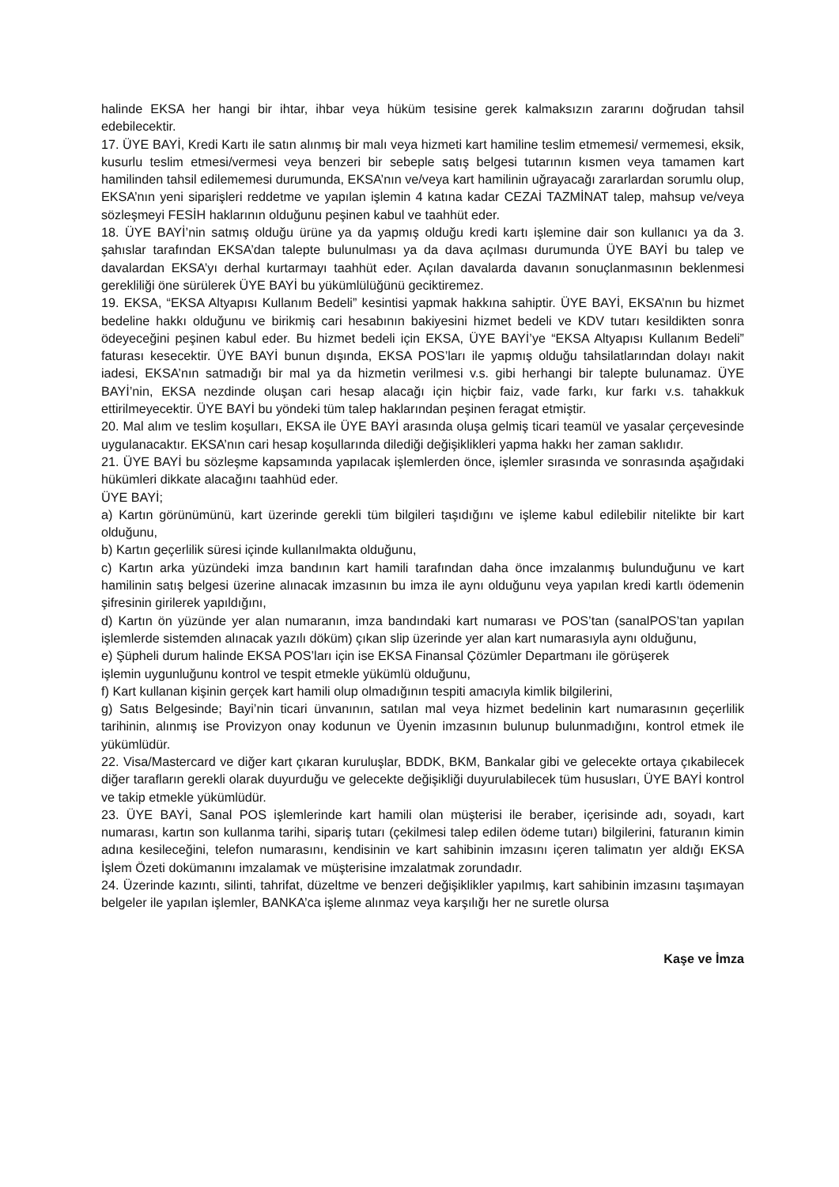halinde EKSA her hangi bir ihtar, ihbar veya hüküm tesisine gerek kalmaksızın zararını doğrudan tahsil edebilecektir.
17. ÜYE BAYİ, Kredi Kartı ile satın alınmış bir malı veya hizmeti kart hamiline teslim etmemesi/ vermemesi, eksik, kusurlu teslim etmesi/vermesi veya benzeri bir sebeple satış belgesi tutarının kısmen veya tamamen kart hamilinden tahsil edilememesi durumunda, EKSA’nın ve/veya kart hamilinin uğrayacağı zararlardan sorumlu olup, EKSA’nın yeni siparişleri reddetme ve yapılan işlemin 4 katına kadar CEZAİ TAZMİNAT talep, mahsup ve/veya sözleşmeyi FESİH haklarının olduğunu peşinen kabul ve taahhüt eder.
18. ÜYE BAYİ’nin satmış olduğu ürüne ya da yapmış olduğu kredi kartı işlemine dair son kullanıcı ya da 3. şahıslar tarafından EKSA’dan talepte bulunulması ya da dava açılması durumunda ÜYE BAYİ bu talep ve davalardan EKSA’yı derhal kurtarmayı taahhüt eder. Açılan davalarda davanın sonuçlanmasının beklenmesi gerekliliği öne sürülerek ÜYE BAYİ bu yükümlülüğünü geciktiremez.
19. EKSA, “EKSA Altyapısı Kullanım Bedeli” kesintisi yapmak hakkına sahiptir. ÜYE BAYİ, EKSA’nın bu hizmet bedeline hakkı olduğunu ve birikmiş cari hesabının bakiyesini hizmet bedeli ve KDV tutarı kesildikten sonra ödeyeceğini peşinen kabul eder. Bu hizmet bedeli için EKSA, ÜYE BAYİ’ye “EKSA Altyapısı Kullanım Bedeli” faturası kesecektir. ÜYE BAYİ bunun dışında, EKSA POS’ları ile yapmış olduğu tahsilatlarından dolayı nakit iadesi, EKSA’nın satmadığı bir mal ya da hizmetin verilmesi v.s. gibi herhangi bir talepte bulunamaz. ÜYE BAYİ’nin, EKSA nezdinde oluşan cari hesap alacağı için hiçbir faiz, vade farkı, kur farkı v.s. tahakkuk ettirilmeyecektir. ÜYE BAYİ bu yöndeki tüm talep haklarından peşinen feragat etmiştir.
20. Mal alım ve teslim koşulları, EKSA ile ÜYE BAYİ arasında oluşa gelmiş ticari teamül ve yasalar çerçevesinde uygulanacaktır. EKSA’nın cari hesap koşullarında dilediği değişiklikleri yapma hakkı her zaman saklıdır.
21. ÜYE BAYİ bu sözleşme kapsamında yapılacak işlemlerden önce, işlemler sırasında ve sonrasında aşağıdaki hükümleri dikkate alacağını taahhüd eder.
ÜYE BAYİ;
a) Kartın görünümünü, kart üzerinde gerekli tüm bilgileri taşıdığını ve işleme kabul edilebilir nitelikte bir kart olduğunu,
b) Kartın geçerlilik süresi içinde kullanılmakta olduğunu,
c) Kartın arka yüzündeki imza bandının kart hamili tarafından daha önce imzalanmış bulunduğunu ve kart hamilinin satış belgesi üzerine alınacak imzasının bu imza ile aynı olduğunu veya yapılan kredi kartlı ödemenin şifresinin girilerek yapıldığını,
d) Kartın ön yüzünde yer alan numaranın, imza bandındaki kart numarası ve POS’tan (sanalPOS’tan yapılan işlemlerde sistemden alınacak yazılı döküm) çıkan slip üzerinde yer alan kart numarasıyla aynı olduğunu,
e) Şüpheli durum halinde EKSA POS’ları için ise EKSA Finansal Çözümler Departmanı ile görüşerek
işlemin uygunluğunu kontrol ve tespit etmekle yükümlü olduğunu,
f) Kart kullanan kişinin gerçek kart hamili olup olmadığının tespiti amacıyla kimlik bilgilerini,
g) Satıs Belgesinde; Bayi’nin ticari ünvanının, satılan mal veya hizmet bedelinin kart numarasının geçerlilik tarihinin, alınmış ise Provizyon onay kodunun ve Üyenin imzasının bulunup bulunmadığını, kontrol etmek ile yükümlüdür.
22. Visa/Mastercard ve diğer kart çıkaran kuruluşlar, BDDK, BKM, Bankalar gibi ve gelecekte ortaya çıkabilecek diğer tarafların gerekli olarak duyurduğu ve gelecekte değişikliği duyurulabilecek tüm hususları, ÜYE BAYİ kontrol ve takip etmekle yükümlüdür.
23. ÜYE BAYİ, Sanal POS işlemlerinde kart hamili olan müşterisi ile beraber, içerisinde adı, soyadı, kart numarası, kartın son kullanma tarihi, sipariş tutarı (çekilmesi talep edilen ödeme tutarı) bilgilerini, faturanın kimin adına kesileceğini, telefon numarasını, kendisinin ve kart sahibinin imzasını içeren talimatın yer aldığı EKSA İşlem Özeti dokümanını imzalamak ve müşterisine imzalatmak zorundadır.
24. Üzerinde kazıntı, silinti, tahrifat, düzeltme ve benzeri değişiklikler yapılmış, kart sahibinin imzasını taşımayan belgeler ile yapılan işlemler, BANKA’ca işleme alınmaz veya karşılığı her ne suretle olursa
Kaşe ve İmza